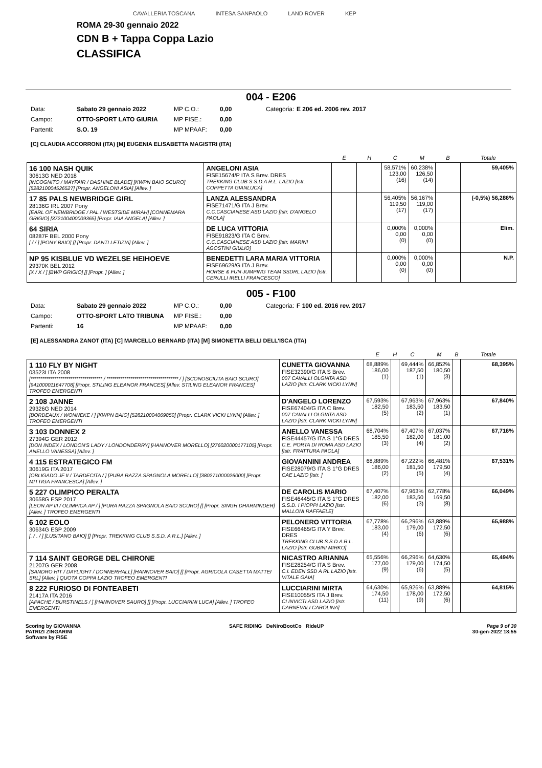CAVALLERIA TOSCANA INTESA SANPAOLO LAND ROVER KEP
ROMA 29-30 gennaio 2022
CDN B + Tappa Coppa Lazio
CLASSIFICA
004 - E206
| Data: | Sabato 29 gennaio 2022 | MP C.O.: | 0,00 | Categoria: | E 206 ed. 2006 rev. 2017 |
| Campo: | OTTO-SPORT LATO GIURIA | MP FISE.: | 0,00 | | |
| Partenti: | S.O. 19 | MP MPAAF: | 0,00 | | |
[C] CLAUDIA ACCORRONI (ITA) [M] EUGENIA ELISABETTA MAGISTRI (ITA)
| | | E | H | C | M | B | Totale |
| --- | --- | --- | --- | --- | --- | --- | --- |
| 16 100 NASH QUIK 30613G NED 2018 [INCOGNITO / MAYFAIR / DASHINE BLADE] [KWPN BAIO SCURO] [528210004526527] [Propr. ANGELONI ASIA] [Allev. ] | ANGELONI ASIA FISE15674/P ITA S Brev. DRES TREKKING CLUB S.S.D.A R.L. LAZIO [Istr. COPPETTA GIANLUCA] | | | 58,571% 123,00 (16) | 60,238% 126,50 (14) | | 59,405% |
| 17 85 PALS NEWBRIDGE GIRL 28136G IRL 2007 Pony [EARL OF NEWBRIDGE / PAL / WESTSIDE MIRAH] [CONNEMARA GRIGIO] [372100400009365] [Propr. IAIA ANGELA] [Allev. ] | LANZA ALESSANDRA FISE71471/G ITA J Brev. C.C.CASCIANESE ASD LAZIO [Istr. D'ANGELO PAOLA] | | | 56,405% 119,50 (17) | 56,167% 119,00 (17) | | (-0,5%) 56,286% |
| 64 SIRIA 08287F BEL 2000 Pony [ / / ] [PONY BAIO] [] [Propr. DANTI LETIZIA] [Allev. ] | DE LUCA VITTORIA FISE91823/G ITA C Brev. C.C.CASCIANESE ASD LAZIO [Istr. MARINI AGOSTINI GIULIO] | | | 0,000% 0,00 (0) | 0,000% 0,00 (0) | | Elim. |
| NP 95 KISBLUE VD WEZELSE HEIHOEVE 29370K BEL 2012 [X / X / ] [BWP GRIGIO] [] [Propr. ] [Allev. ] | BENEDETTI LARA MARIA VITTORIA FISE69629/G ITA J Brev. HORSE & FUN JUMPING TEAM SSDRL LAZIO [Istr. CERULLI IRELLI FRANCESCO] | | | 0,000% 0,00 (0) | 0,000% 0,00 (0) | | N.P. |
005 - F100
| Data: | Sabato 29 gennaio 2022 | MP C.O.: | 0,00 | Categoria: | F 100 ed. 2016 rev. 2017 |
| Campo: | OTTO-SPORT LATO TRIBUNA | MP FISE.: | 0,00 | | |
| Partenti: | 16 | MP MPAAF: | 0,00 | | |
[E] ALESSANDRA ZANOT (ITA) [C] MARCELLO BERNARD (ITA) [M] SIMONETTA BELLI DELL'ISCA (ITA)
| | | E | H | C | M | B | Totale |
| --- | --- | --- | --- | --- | --- | --- | --- |
| 1 110 FLY BY NIGHT 03523I ITA 2008 [************************************ / ************************************ / ] [SCONOSCIUTA BAIO SCURO] [941000011647708] [Propr. STILING ELEANOR FRANCES] [Allev. STILING ELEANOR FRANCES] TROFEO EMERGENTI | CUNETTA GIOVANNA FISE32390/G ITA S Brev. 007 CAVALLI OLGIATA ASD LAZIO [Istr. CLARK VICKI LYNN] | 68,889% 186,00 (1) | | 69,444% 187,50 (1) | 66,852% 180,50 (3) | | 68,395% |
| 2 108 JANNE 29326G NED 2014 [BORDEAUX / WONNEKE / ] [KWPN BAIO] [528210004069850] [Propr. CLARK VICKI LYNN] [Allev. ] TROFEO EMERGENTI | D'ANGELO LORENZO FISE67404/G ITA C Brev. 007 CAVALLI OLGIATA ASD LAZIO [Istr. CLARK VICKI LYNN] | 67,593% 182,50 (5) | | 67,963% 183,50 (2) | 67,963% 183,50 (1) | | 67,840% |
| 3 103 DONNEX 2 27394G GER 2012 [DON INDEX / LONDON'S LADY / LONDONDERRY] [HANNOVER MORELLO] [276020000177105] [Propr. ANELLO VANESSA] [Allev. ] | ANELLO VANESSA FISE44457/G ITA S 1°G DRES C.E. PORTA DI ROMA ASD LAZIO [Istr. FRATTURA PAOLA] | 68,704% 185,50 (3) | | 67,407% 182,00 (4) | 67,037% 181,00 (2) | | 67,716% |
| 4 115 ESTRATEGICO FM 30619G ITA 2017 [OBLIGADO JF II / TARDECITA / ] [PURA RAZZA SPAGNOLA MORELLO] [380271000026000] [Propr. MITTIGA FRANCESCA] [Allev. ] | GIOVANNINI ANDREA FISE28079/G ITA S 1°G DRES CAE LAZIO [Istr. ] | 68,889% 186,00 (2) | | 67,222% 181,50 (5) | 66,481% 179,50 (4) | | 67,531% |
| 5 227 OLIMPICO PERALTA 30658G ESP 2017 [LEON AP III / OLIMPICA AP / ] [PURA RAZZA SPAGNOLA BAIO SCURO] [] [Propr. SINGH DHARMINDER] [Allev. ] TROFEO EMERGENTI | DE CAROLIS MARIO FISE46445/G ITA S 1°G DRES S.S.D. I PIOPPI LAZIO [Istr. MALLONI RAFFAELE] | 67,407% 182,00 (6) | | 67,963% 183,50 (3) | 62,778% 169,50 (8) | | 66,049% |
| 6 102 EOLO 30634G ESP 2009 [. / . / ] [LUSITANO BAIO] [] [Propr. TREKKING CLUB S.S.D. A R.L.] [Allev. ] | PELONERO VITTORIA FISE66465/G ITA Y Brev. DRES TREKKING CLUB S.S.D.A R.L. LAZIO [Istr. GUBINI MIRKO] | 67,778% 183,00 (4) | | 66,296% 179,00 (6) | 63,889% 172,50 (6) | | 65,988% |
| 7 114 SAINT GEORGE DEL CHIRONE 21207G GER 2008 [SANDRO HIT / DAYLIGHT / DONNERHALL] [HANNOVER BAIO] [] [Propr. AGRICOLA CASETTA MATTEI SRL] [Allev. ] QUOTA COPPA LAZIO TROFEO EMERGENTI | NICASTRO ARIANNA FISE28254/G ITA S Brev. C.I. EDEN SSD A RL LAZIO [Istr. VITALE GAIA] | 65,556% 177,00 (9) | | 66,296% 179,00 (6) | 64,630% 174,50 (5) | | 65,494% |
| 8 222 FURIOSO DI FONTEABETI 21417A ITA 2016 [APACHE / BURSTINELS / ] [HANNOVER SAURO] [] [Propr. LUCCIARINI LUCA] [Allev. ] TROFEO EMERGENTI | LUCCIARINI MIRTA FISE10055/S ITA J Brev. CI INVICTI ASD LAZIO [Istr. CARNEVALI CAROLINA] | 64,630% 174,50 (11) | | 65,926% 178,00 (9) | 63,889% 172,50 (6) | | 64,815% |
Scoring by GIOVANNA
PATRIZI ZINGARINI
Software by FISE
SAFE RIDING DeNiroBootCo RideUP
Page 9 of 30
30-gen-2022 18:55